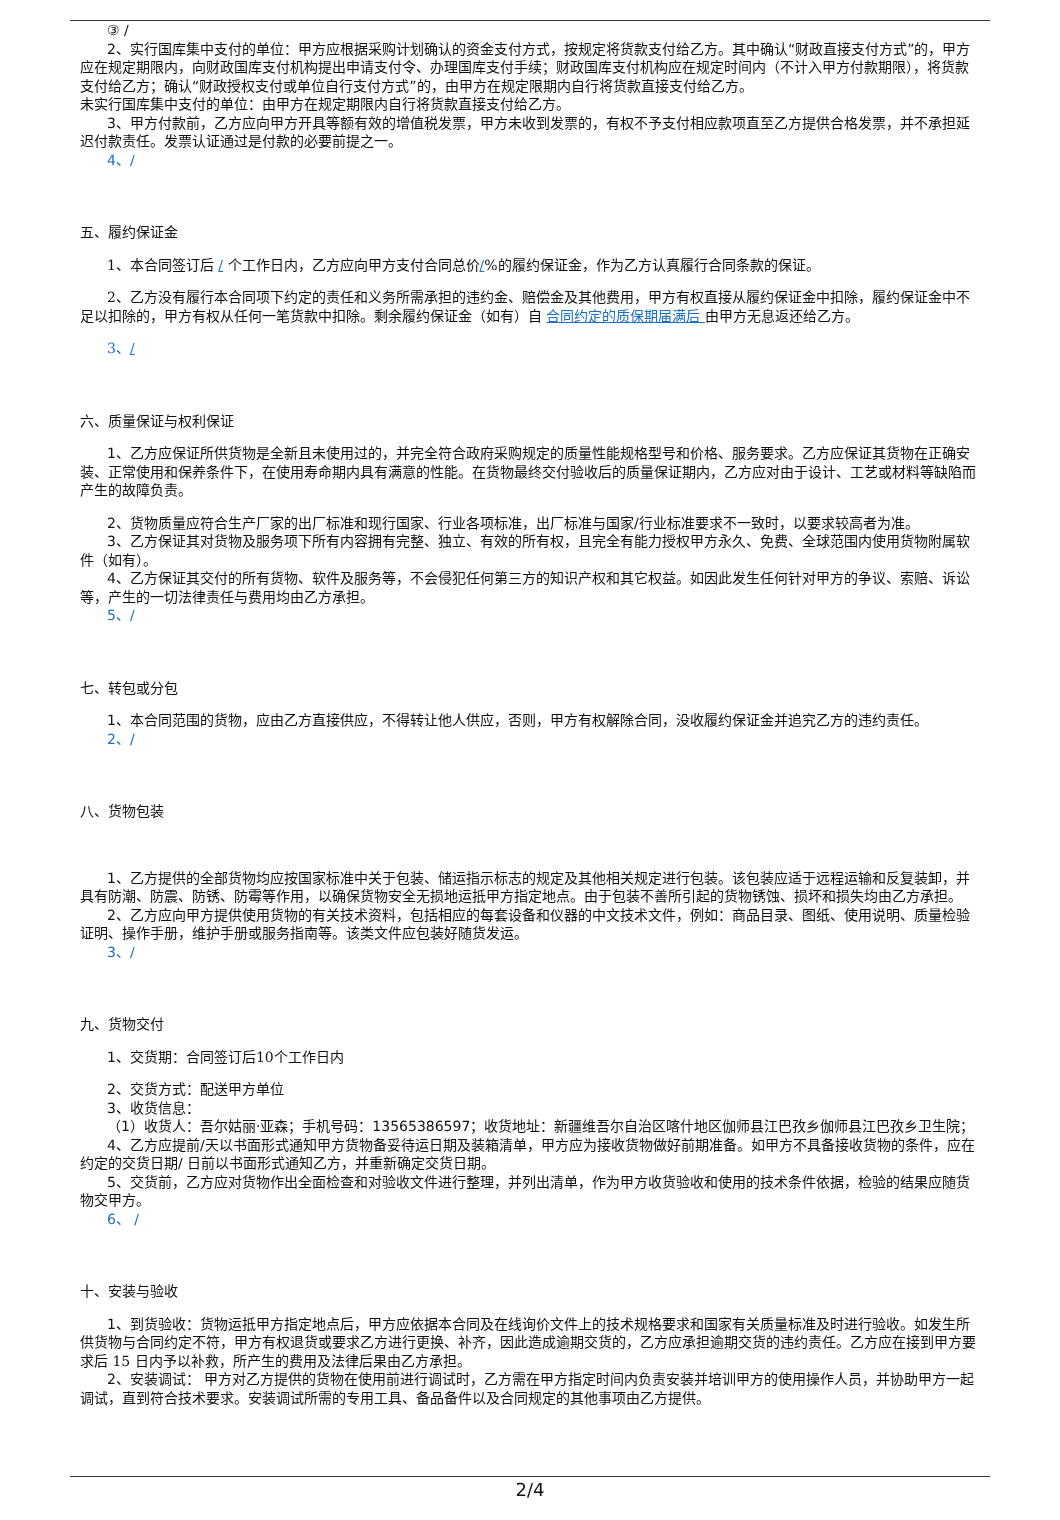③ /
2、实行国库集中支付的单位：甲方应根据采购计划确认的资金支付方式，按规定将货款支付给乙方。其中确认“财政直接支付方式”的，甲方应在规定期限内，向财政国库支付机构提出申请支付令、办理国库支付手续；财政国库支付机构应在规定时间内（不计入甲方付款期限），将货款支付给乙方；确认“财政授权支付或单位自行支付方式”的，由甲方在规定限期内自行将货款直接支付给乙方。
未实行国库集中支付的单位：由甲方在规定期限内自行将货款直接支付给乙方。
3、甲方付款前，乙方应向甲方开具等额有效的增值税发票，甲方未收到发票的，有权不予支付相应款项直至乙方提供合格发票，并不承担延迟付款责任。发票认证通过是付款的必要前提之一。
4、/
五、履约保证金
1、本合同签订后 / 个工作日内，乙方应向甲方支付合同总价/%的履约保证金，作为乙方认真履行合同条款的保证。
2、乙方没有履行本合同项下约定的责任和义务所需承担的违约金、赔偿金及其他费用，甲方有权直接从履约保证金中扣除，履约保证金中不足以扣除的，甲方有权从任何一笔货款中扣除。剩余履约保证金（如有）自 合同约定的质保期届满后 由甲方无息返还给乙方。
3、/
六、质量保证与权利保证
1、乙方应保证所供货物是全新且未使用过的，并完全符合政府采购规定的质量性能规格型号和价格、服务要求。乙方应保证其货物在正确安装、正常使用和保养条件下，在使用寿命期内具有满意的性能。在货物最终交付验收后的质量保证期内，乙方应对由于设计、工艺或材料等缺陷而产生的故障负责。
2、货物质量应符合生产厂家的出厂标准和现行国家、行业各项标准，出厂标准与国家/行业标准要求不一致时，以要求较高者为准。
3、乙方保证其对货物及服务项下所有内容拥有完整、独立、有效的所有权，且完全有能力授权甲方永久、免费、全球范围内使用货物附属软件（如有）。
4、乙方保证其交付的所有货物、软件及服务等，不会侵犯任何第三方的知识产权和其它权益。如因此发生任何针对甲方的争议、索赔、诉讼等，产生的一切法律责任与费用均由乙方承担。
5、/
七、转包或分包
1、本合同范围的货物，应由乙方直接供应，不得转让他人供应，否则，甲方有权解除合同，没收履约保证金并追究乙方的违约责任。
2、/
八、货物包装
1、乙方提供的全部货物均应按国家标准中关于包装、储运指示标志的规定及其他相关规定进行包装。该包装应适于远程运输和反复装卸，并具有防潮、防震、防锈、防霉等作用，以确保货物安全无损地运抵甲方指定地点。由于包装不善所引起的货物锈蚀、损坏和损失均由乙方承担。
2、乙方应向甲方提供使用货物的有关技术资料，包括相应的每套设备和仪器的中文技术文件，例如：商品目录、图纸、使用说明、质量检验证明、操作手册，维护手册或服务指南等。该类文件应包装好随货发运。
3、/
九、货物交付
1、交货期：合同签订后10个工作日内
2、交货方式：配送甲方单位
3、收货信息：
（1）收货人：吾尔姑丽·亚森；手机号码：13565386597；收货地址：新疆维吾尔自治区喀什地区伽师县江巴孜乡伽师县江巴孜乡卫生院；
4、乙方应提前/天以书面形式通知甲方货物备妥待运日期及装箱清单，甲方应为接收货物做好前期准备。如甲方不具备接收货物的条件，应在约定的交货日期/ 日前以书面形式通知乙方，并重新确定交货日期。
5、交货前，乙方应对货物作出全面检查和对验收文件进行整理，并列出清单，作为甲方收货验收和使用的技术条件依据，检验的结果应随货物交甲方。
6、 /
十、安装与验收
1、到货验收：货物运抵甲方指定地点后，甲方应依据本合同及在线询价文件上的技术规格要求和国家有关质量标准及时进行验收。如发生所供货物与合同约定不符，甲方有权退货或要求乙方进行更换、补齐，因此造成逾期交货的，乙方应承担逾期交货的违约责任。乙方应在接到甲方要求后 15 日内予以补救，所产生的费用及法律后果由乙方承担。
2、安装调试： 甲方对乙方提供的货物在使用前进行调试时，乙方需在甲方指定时间内负责安装并培训甲方的使用操作人员，并协助甲方一起调试，直到符合技术要求。安装调试所需的专用工具、备品备件以及合同规定的其他事项由乙方提供。
2/4